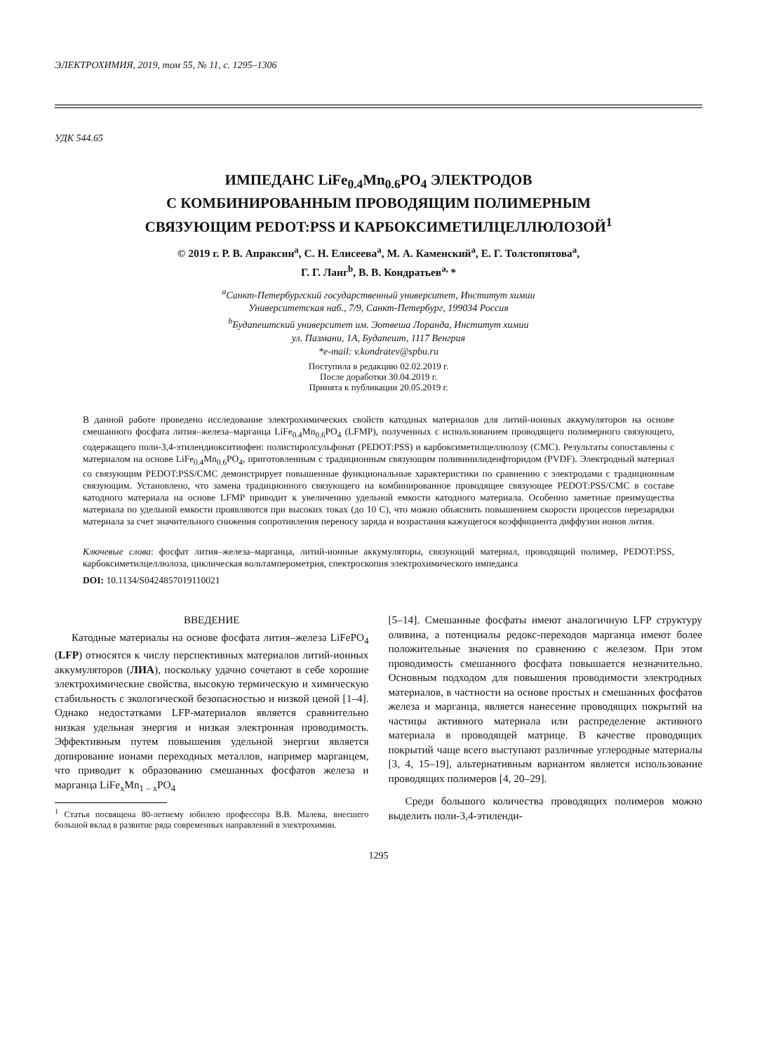ЭЛЕКТРОХИМИЯ, 2019, том 55, № 11, с. 1295–1306
УДК 544.65
ИМПЕДАНС LiFe<sub>0.4</sub>Mn<sub>0.6</sub>PO<sub>4</sub> ЭЛЕКТРОДОВ
С КОМБИНИРОВАННЫМ ПРОВОДЯЩИМ ПОЛИМЕРНЫМ
СВЯЗУЮЩИМ PEDOT:PSS И КАРБОКСИМЕТИЛЦЕЛЛЮЛОЗОЙ<sup>1</sup>
© 2019 г. Р. В. Апраксин<sup>a</sup>, С. Н. Елисеева<sup>a</sup>, М. А. Каменский<sup>a</sup>, Е. Г. Толстопятова<sup>a</sup>,
Г. Г. Ланг<sup>b</sup>, В. В. Кондратьев<sup>a,</sup>*
<sup>a</sup> Санкт-Петербургский государственный университет, Институт химии
Университетская наб., 7/9, Санкт-Петербург, 199034 Россия
<sup>b</sup> Будапештский университет им. Эотвеша Лоранда, Институт химии
ул. Пазмани, 1А, Будапешт, 1117 Венгрия
*e-mail: v.kondratev@spbu.ru
Поступила в редакцию 02.02.2019 г.
После доработки 30.04.2019 г.
Принята к публикации 20.05.2019 г.
В данной работе проведено исследование электрохимических свойств катодных материалов для литий-ионных аккумуляторов на основе смешанного фосфата лития–железа–марганца LiFe<sub>0.4</sub>Mn<sub>0.6</sub>PO<sub>4</sub> (LFMP), полученных с использованием проводящего полимерного связующего, содержащего поли-3,4-этилендиокситиофен: полистиролсульфонат (PEDOT:PSS) и карбоксиметилцеллюлозу (CMC). Результаты сопоставлены с материалом на основе LiFe<sub>0.4</sub>Mn<sub>0.6</sub>PO<sub>4</sub>, приготовленным с традиционным связующим поливинилиденфторидом (PVDF). Электродный материал со связующим PEDOT:PSS/CMC демонстрирует повышенные функциональные характеристики по сравнению с электродами с традиционным связующим. Установлено, что замена традиционного связующего на комбинированное проводящее связующее PEDOT:PSS/CMC в составе катодного материала на основе LFMP приводит к увеличению удельной емкости катодного материала. Особенно заметные преимущества материала по удельной емкости проявляются при высоких токах (до 10 C), что можно объяснить повышением скорости процессов перезарядки материала за счет значительного снижения сопротивления переносу заряда и возрастания кажущегося коэффициента диффузии ионов лития.
Ключевые слова: фосфат лития–железа–марганца, литий-ионные аккумуляторы, связующий материал, проводящий полимер, PEDOT:PSS, карбоксиметилцеллюлоза, циклическая вольтамперометрия, спектроскопия электрохимического импеданса
DOI: 10.1134/S0424857019110021
ВВЕДЕНИЕ
Катодные материалы на основе фосфата лития–железа LiFePO<sub>4</sub> (LFP) относятся к числу перспективных материалов литий-ионных аккумуляторов (ЛИА), поскольку удачно сочетают в себе хорошие электрохимические свойства, высокую термическую и химическую стабильность с экологической безопасностью и низкой ценой [1–4]. Однако недостатками LFP-материалов является сравнительно низкая удельная энергия и низкая электронная проводимость. Эффективным путем повышения удельной энергии является допирование ионами переходных металлов, например марганцем, что приводит к образованию смешанных фосфатов железа и марганца LiFe<sub>x</sub>Mn<sub>1 – x</sub>PO<sub>4</sub>
<sup>1</sup> Статья посвящена 80-летнему юбилею профессора В.В. Малева, внесшего большой вклад в развитие ряда современных направлений в электрохимии.
[5–14]. Смешанные фосфаты имеют аналогичную LFP структуру оливина, а потенциалы редокс-переходов марганца имеют более положительные значения по сравнению с железом. При этом проводимость смешанного фосфата повышается незначительно. Основным подходом для повышения проводимости электродных материалов, в частности на основе простых и смешанных фосфатов железа и марганца, является нанесение проводящих покрытий на частицы активного материала или распределение активного материала в проводящей матрице. В качестве проводящих покрытий чаще всего выступают различные углеродные материалы [3, 4, 15–19], альтернативным вариантом является использование проводящих полимеров [4, 20–29].
Среди большого количества проводящих полимеров можно выделить поли-3,4-этиленди-
1295